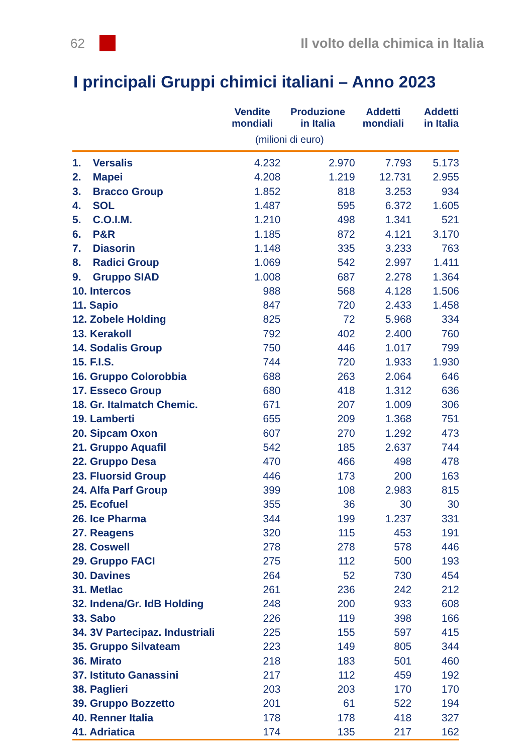62 Il volto della chimica in Italia
I principali Gruppi chimici italiani – Anno 2023
| | Vendite mondiali | Produzione in Italia | Addetti mondiali | Addetti in Italia |
| --- | --- | --- | --- | --- |
| | (milioni di euro) | | | |
| 1. Versalis | 4.232 | 2.970 | 7.793 | 5.173 |
| 2. Mapei | 4.208 | 1.219 | 12.731 | 2.955 |
| 3. Bracco Group | 1.852 | 818 | 3.253 | 934 |
| 4. SOL | 1.487 | 595 | 6.372 | 1.605 |
| 5. C.O.I.M. | 1.210 | 498 | 1.341 | 521 |
| 6. P&R | 1.185 | 872 | 4.121 | 3.170 |
| 7. Diasorin | 1.148 | 335 | 3.233 | 763 |
| 8. Radici Group | 1.069 | 542 | 2.997 | 1.411 |
| 9. Gruppo SIAD | 1.008 | 687 | 2.278 | 1.364 |
| 10. Intercos | 988 | 568 | 4.128 | 1.506 |
| 11. Sapio | 847 | 720 | 2.433 | 1.458 |
| 12. Zobele Holding | 825 | 72 | 5.968 | 334 |
| 13. Kerakoll | 792 | 402 | 2.400 | 760 |
| 14. Sodalis Group | 750 | 446 | 1.017 | 799 |
| 15. F.I.S. | 744 | 720 | 1.933 | 1.930 |
| 16. Gruppo Colorobbia | 688 | 263 | 2.064 | 646 |
| 17. Esseco Group | 680 | 418 | 1.312 | 636 |
| 18. Gr. Italmatch Chemic. | 671 | 207 | 1.009 | 306 |
| 19. Lamberti | 655 | 209 | 1.368 | 751 |
| 20. Sipcam Oxon | 607 | 270 | 1.292 | 473 |
| 21. Gruppo Aquafil | 542 | 185 | 2.637 | 744 |
| 22. Gruppo Desa | 470 | 466 | 498 | 478 |
| 23. Fluorsid Group | 446 | 173 | 200 | 163 |
| 24. Alfa Parf Group | 399 | 108 | 2.983 | 815 |
| 25. Ecofuel | 355 | 36 | 30 | 30 |
| 26. Ice Pharma | 344 | 199 | 1.237 | 331 |
| 27. Reagens | 320 | 115 | 453 | 191 |
| 28. Coswell | 278 | 278 | 578 | 446 |
| 29. Gruppo FACI | 275 | 112 | 500 | 193 |
| 30. Davines | 264 | 52 | 730 | 454 |
| 31. Metlac | 261 | 236 | 242 | 212 |
| 32. Indena/Gr. IdB Holding | 248 | 200 | 933 | 608 |
| 33. Sabo | 226 | 119 | 398 | 166 |
| 34. 3V Partecipaz. Industriali | 225 | 155 | 597 | 415 |
| 35. Gruppo Silvateam | 223 | 149 | 805 | 344 |
| 36. Mirato | 218 | 183 | 501 | 460 |
| 37. Istituto Ganassini | 217 | 112 | 459 | 192 |
| 38. Paglieri | 203 | 203 | 170 | 170 |
| 39. Gruppo Bozzetto | 201 | 61 | 522 | 194 |
| 40. Renner Italia | 178 | 178 | 418 | 327 |
| 41. Adriatica | 174 | 135 | 217 | 162 |